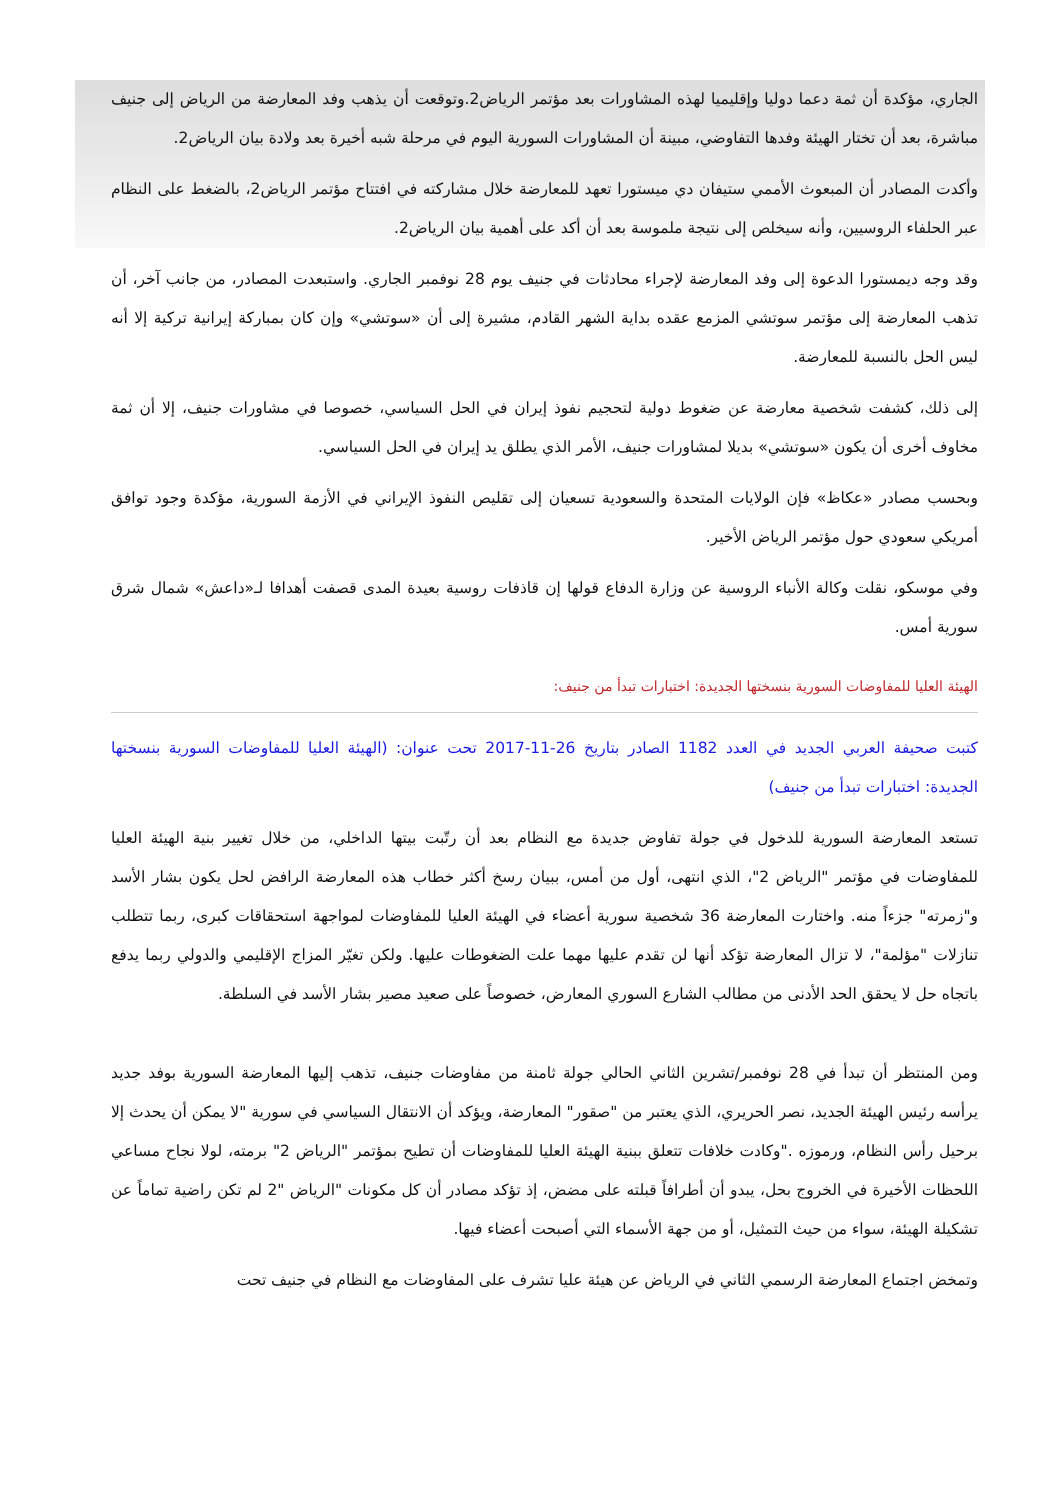الجاري، مؤكدة أن ثمة دعما دوليا وإقليميا لهذه المشاورات بعد مؤتمر الرياض2.وتوقعت أن يذهب وفد المعارضة من الرياض إلى جنيف مباشرة، بعد أن تختار الهيئة وفدها التفاوضي، مبينة أن المشاورات السورية اليوم في مرحلة شبه أخيرة بعد ولادة بيان الرياض2.
وأكدت المصادر أن المبعوث الأممي ستيفان دي ميستورا تعهد للمعارضة خلال مشاركته في افتتاح مؤتمر الرياض2، بالضغط على النظام عبر الحلفاء الروسيين، وأنه سيخلص إلى نتيجة ملموسة بعد أن أكد على أهمية بيان الرياض2.
وقد وجه ديمستورا الدعوة إلى وفد المعارضة لإجراء محادثات في جنيف يوم 28 نوفمبر الجاري. واستبعدت المصادر، من جانب آخر، أن تذهب المعارضة إلى مؤتمر سوتشي المزمع عقده بداية الشهر القادم، مشيرة إلى أن «سوتشي» وإن كان بمباركة إيرانية تركية إلا أنه ليس الحل بالنسبة للمعارضة.
إلى ذلك، كشفت شخصية معارضة عن ضغوط دولية لتحجيم نفوذ إيران في الحل السياسي، خصوصا في مشاورات جنيف، إلا أن ثمة مخاوف أخرى أن يكون «سوتشي» بديلا لمشاورات جنيف، الأمر الذي يطلق يد إيران في الحل السياسي.
وبحسب مصادر «عكاظ» فإن الولايات المتحدة والسعودية تسعيان إلى تقليص النفوذ الإيراني في الأزمة السورية، مؤكدة وجود توافق أمريكي سعودي حول مؤتمر الرياض الأخير.
وفي موسكو، نقلت وكالة الأنباء الروسية عن وزارة الدفاع قولها إن قاذفات روسية بعيدة المدى قصفت أهدافا لـ«داعش» شمال شرق سورية أمس.
الهيئة العليا للمفاوضات السورية بنسختها الجديدة: اختبارات تبدأ من جنيف:
كتبت صحيفة العربي الجديد في العدد 1182 الصادر بتاريخ 26-11-2017 تحت عنوان: (الهيئة العليا للمفاوضات السورية بنسختها الجديدة: اختبارات تبدأ من جنيف)
تستعد المعارضة السورية للدخول في جولة تفاوض جديدة مع النظام بعد أن رتّبت بيتها الداخلي، من خلال تغيير بنية الهيئة العليا للمفاوضات في مؤتمر "الرياض 2"، الذي انتهى، أول من أمس، ببيان رسخ أكثر خطاب هذه المعارضة الرافض لحل يكون بشار الأسد و"زمرته" جزءاً منه. واختارت المعارضة 36 شخصية سورية أعضاء في الهيئة العليا للمفاوضات لمواجهة استحقاقات كبرى، ربما تتطلب تنازلات "مؤلمة"، لا تزال المعارضة تؤكد أنها لن تقدم عليها مهما علت الضغوطات عليها. ولكن تغيّر المزاج الإقليمي والدولي ربما يدفع باتجاه حل لا يحقق الحد الأدنى من مطالب الشارع السوري المعارض، خصوصاً على صعيد مصير بشار الأسد في السلطة.
ومن المنتظر أن تبدأ في 28 نوفمبر/تشرين الثاني الحالي جولة ثامنة من مفاوضات جنيف، تذهب إليها المعارضة السورية بوفد جديد يرأسه رئيس الهيئة الجديد، نصر الحريري، الذي يعتبر من "صقور" المعارضة، ويؤكد أن الانتقال السياسي في سورية "لا يمكن أن يحدث إلا برحيل رأس النظام، ورموزه ."وكادت خلافات تتعلق ببنية الهيئة العليا للمفاوضات أن تطيح بمؤتمر "الرياض 2" برمته، لولا نجاح مساعي اللحظات الأخيرة في الخروج بحل، يبدو أن أطرافاً قبلته على مضض، إذ تؤكد مصادر أن كل مكونات "الرياض "2 لم تكن راضية تماماً عن تشكيلة الهيئة، سواء من حيث التمثيل، أو من جهة الأسماء التي أصبحت أعضاء فيها.
وتمخض اجتماع المعارضة الرسمي الثاني في الرياض عن هيئة عليا تشرف على المفاوضات مع النظام في جنيف تحت